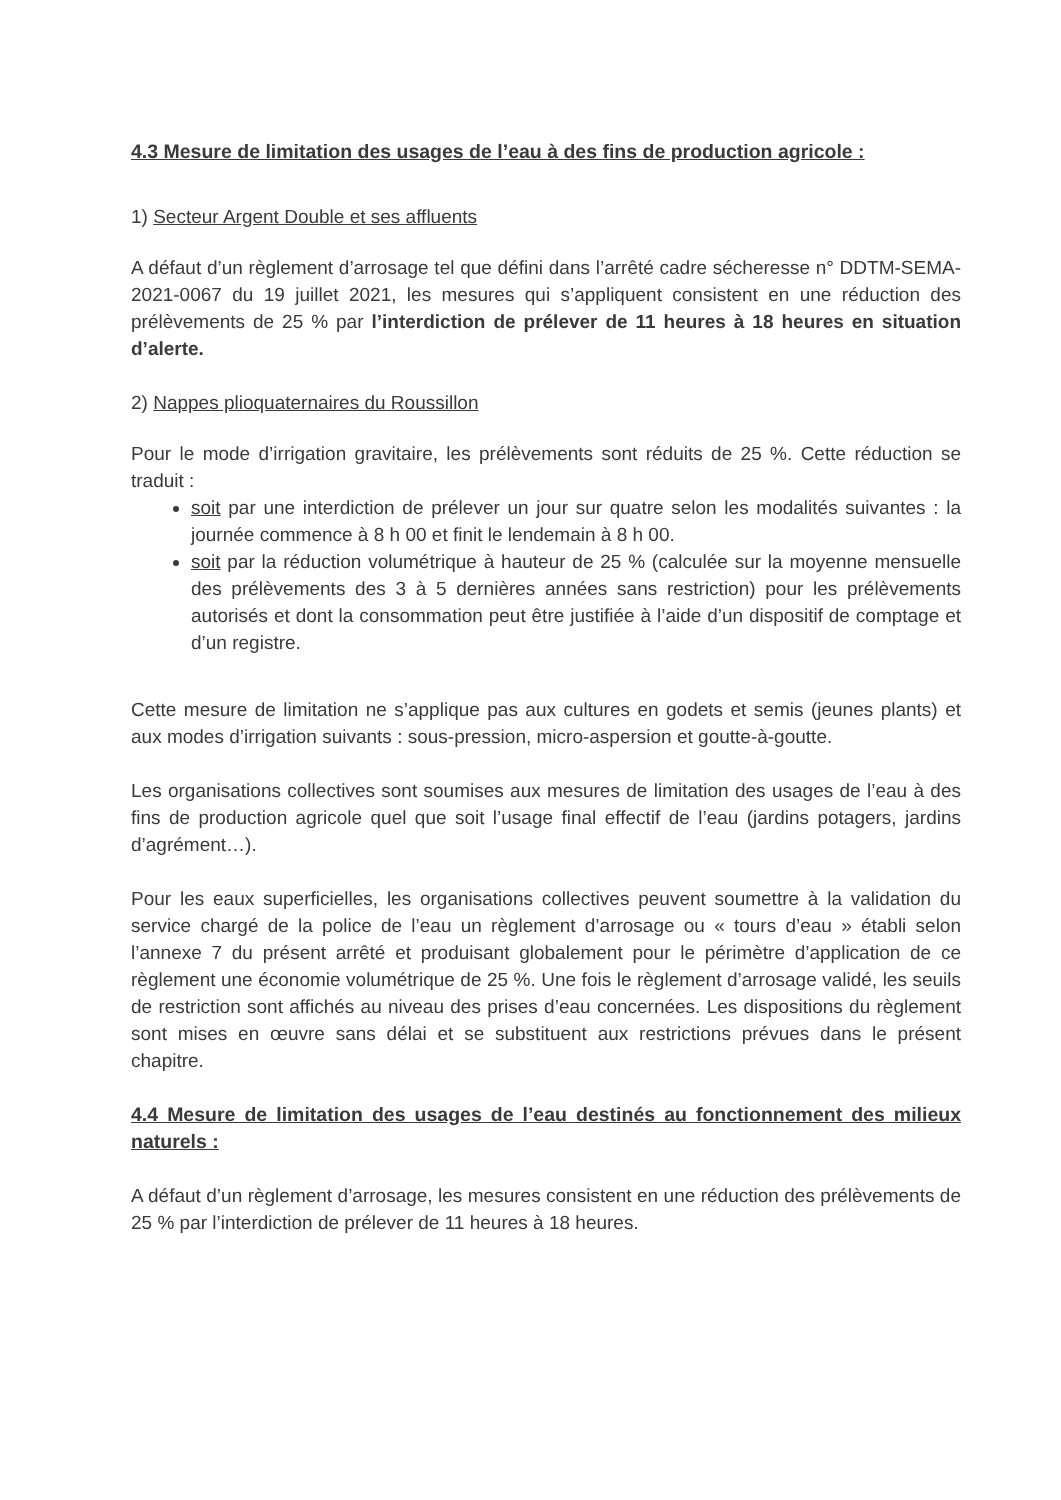4.3 Mesure de limitation des usages de l’eau à des fins de production agricole :
1) Secteur Argent Double et ses affluents
A défaut d’un règlement d’arrosage tel que défini dans l’arrêté cadre sécheresse n° DDTM-SEMA-2021-0067 du 19 juillet 2021, les mesures qui s’appliquent consistent en une réduction des prélèvements de 25 % par l’interdiction de prélever de 11 heures à 18 heures en situation d’alerte.
2) Nappes plioquaternaires du Roussillon
Pour le mode d’irrigation gravitaire, les prélèvements sont réduits de 25 %. Cette réduction se traduit :
soit par une interdiction de prélever un jour sur quatre selon les modalités suivantes : la journée commence à 8 h 00 et finit le lendemain à 8 h 00.
soit par la réduction volumétrique à hauteur de 25 % (calculée sur la moyenne mensuelle des prélèvements des 3 à 5 dernières années sans restriction) pour les prélèvements autorisés et dont la consommation peut être justifiée à l’aide d’un dispositif de comptage et d’un registre.
Cette mesure de limitation ne s’applique pas aux cultures en godets et semis (jeunes plants) et aux modes d’irrigation suivants : sous-pression, micro-aspersion et goutte-à-goutte.
Les organisations collectives sont soumises aux mesures de limitation des usages de l’eau à des fins de production agricole quel que soit l’usage final effectif de l’eau (jardins potagers, jardins d’agrément…).
Pour les eaux superficielles, les organisations collectives peuvent soumettre à la validation du service chargé de la police de l’eau un règlement d’arrosage ou « tours d’eau » établi selon l’annexe 7 du présent arrêté et produisant globalement pour le périmètre d’application de ce règlement une économie volumétrique de 25 %. Une fois le règlement d’arrosage validé, les seuils de restriction sont affichés au niveau des prises d’eau concernées. Les dispositions du règlement sont mises en œuvre sans délai et se substituent aux restrictions prévues dans le présent chapitre.
4.4 Mesure de limitation des usages de l’eau destinés au fonctionnement des milieux naturels :
A défaut d’un règlement d’arrosage, les mesures consistent en une réduction des prélèvements de 25 % par l’interdiction de prélever de 11 heures à 18 heures.